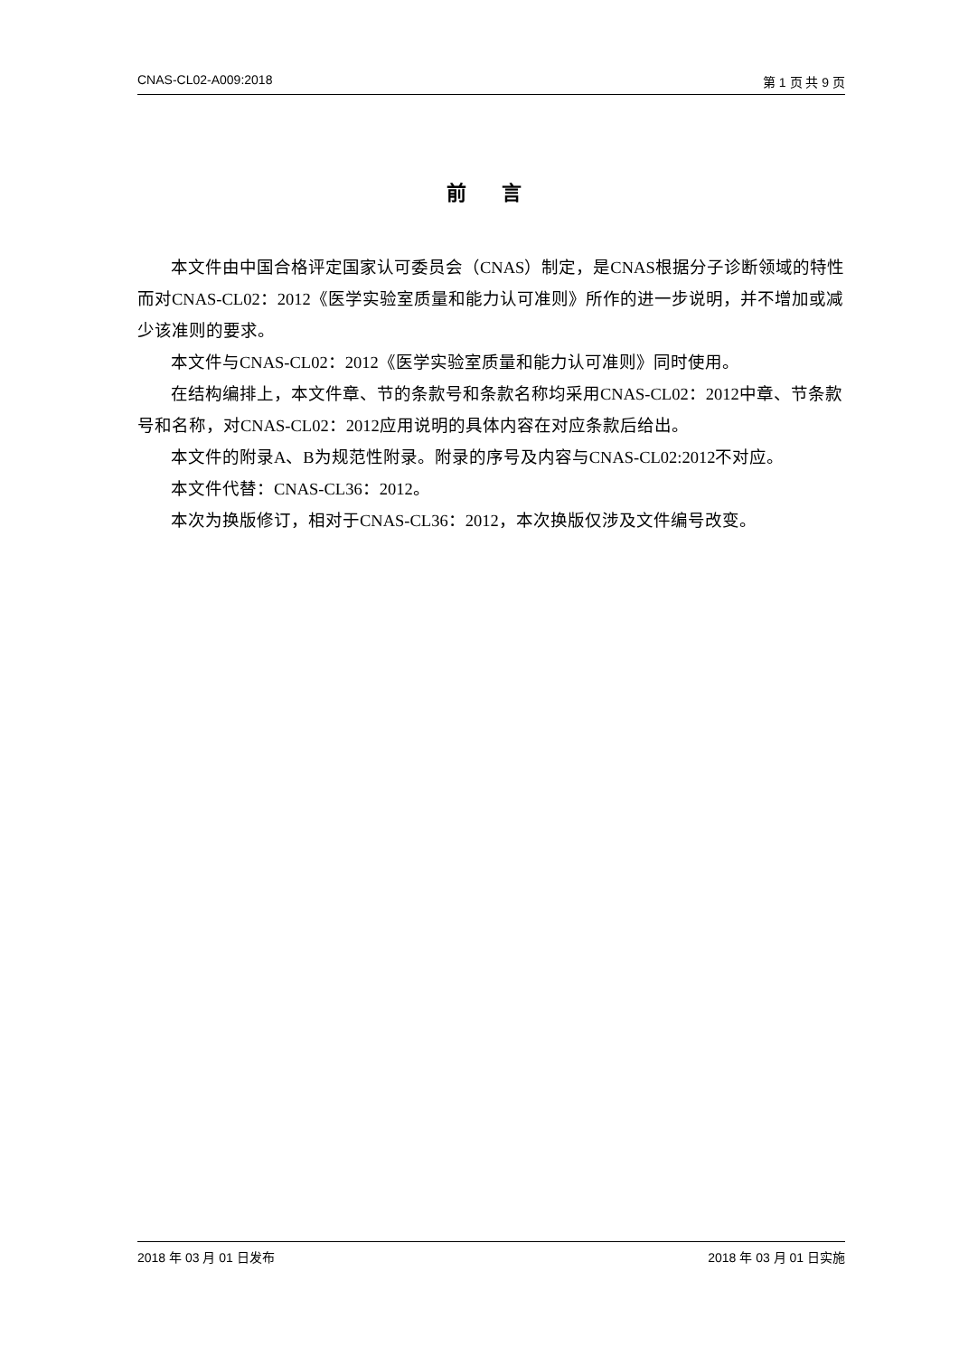CNAS-CL02-A009:2018 第 1 页 共 9 页
前 言
本文件由中国合格评定国家认可委员会（CNAS）制定，是CNAS根据分子诊断领域的特性而对CNAS-CL02：2012《医学实验室质量和能力认可准则》所作的进一步说明，并不增加或减少该准则的要求。
本文件与CNAS-CL02：2012《医学实验室质量和能力认可准则》同时使用。
在结构编排上，本文件章、节的条款号和条款名称均采用CNAS-CL02：2012中章、节条款号和名称，对CNAS-CL02：2012应用说明的具体内容在对应条款后给出。
本文件的附录A、B为规范性附录。附录的序号及内容与CNAS-CL02:2012不对应。
本文件代替：CNAS-CL36：2012。
本次为换版修订，相对于CNAS-CL36：2012，本次换版仅涉及文件编号改变。
2018 年 03 月 01 日发布 2018 年 03 月 01 日实施